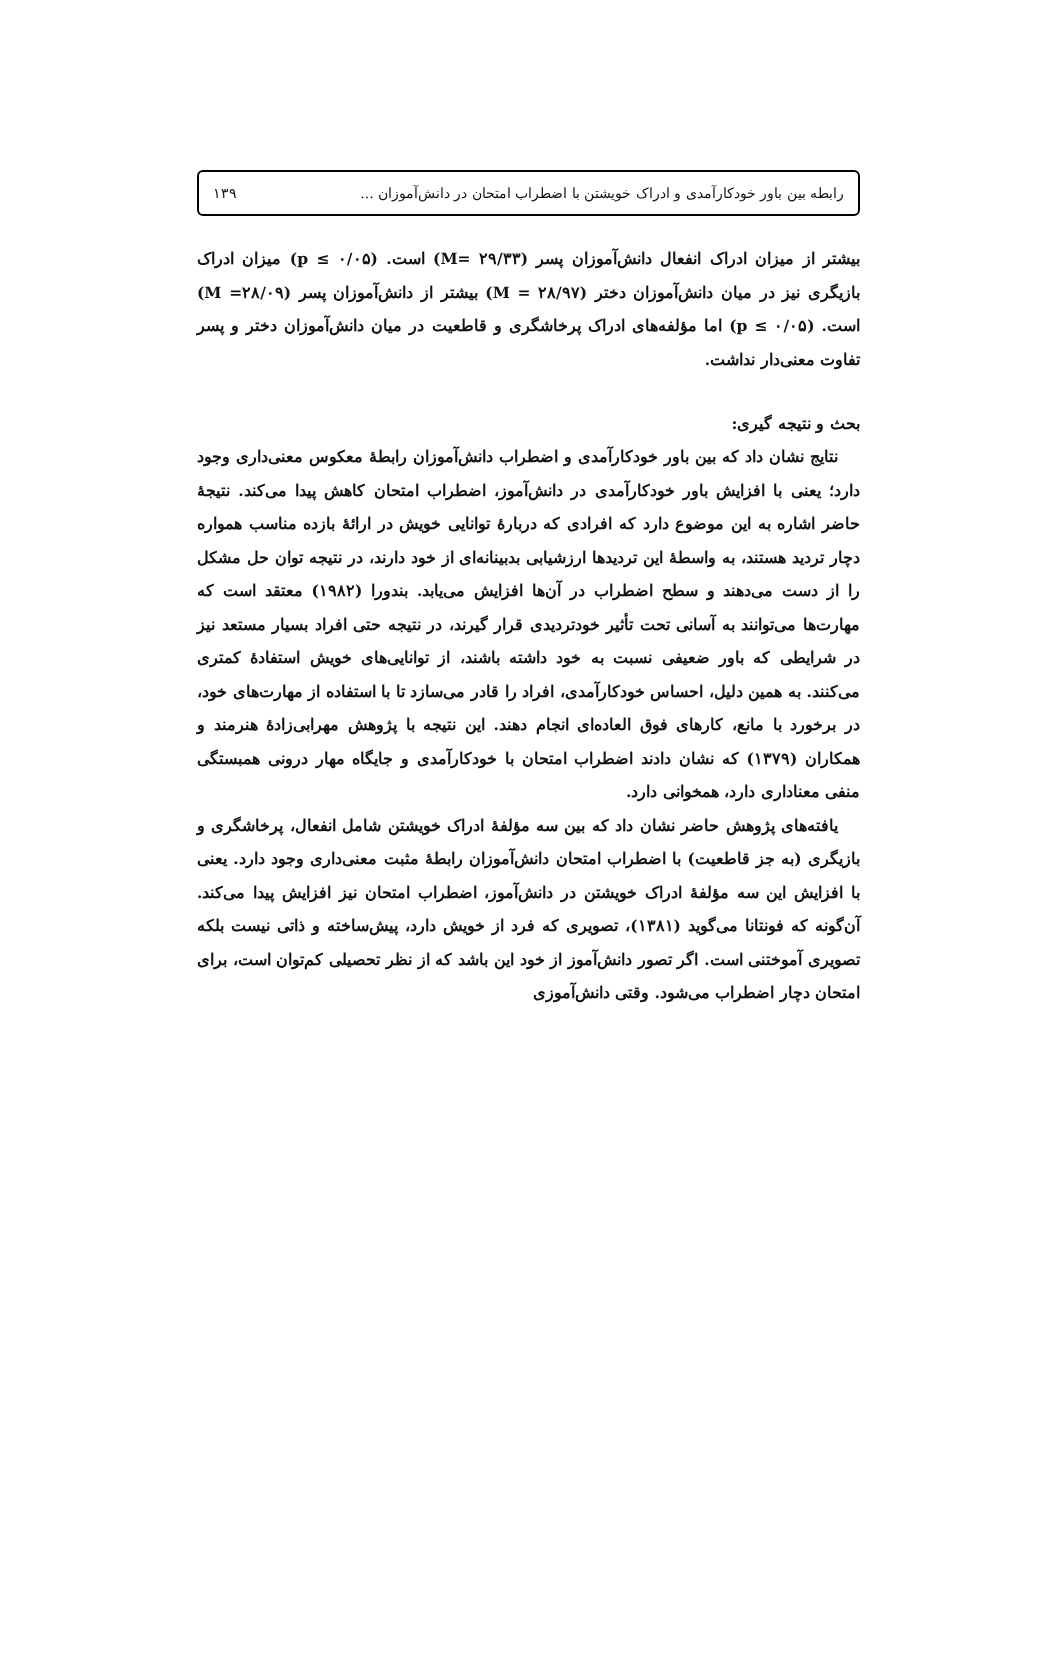رابطه بین باور خودکارآمدی و ادراک خویشتن با اضطراب امتحان در دانش‌آموزان ... ۱۳۹
بیشتر از میزان ادراک انفعال دانش‌آموزان پسر (M= ۲۹/۳۳) است. (p ≤ ۰/۰۵) میزان ادراک بازیگری نیز در میان دانش‌آموزان دختر (M = ۲۸/۹۷) بیشتر از دانش‌آموزان پسر (M =۲۸/۰۹) است. (p ≤ ۰/۰۵) اما مؤلفه‌های ادراک پرخاشگری و قاطعیت در میان دانش‌آموزان دختر و پسر تفاوت معنی‌دار نداشت.
بحث و نتیجه گیری:
نتایج نشان داد که بین باور خودکارآمدی و اضطراب دانش‌آموزان رابطهٔ معکوس معنی‌داری وجود دارد؛ یعنی با افزایش باور خودکارآمدی در دانش‌آموز، اضطراب امتحان کاهش پیدا می‌کند. نتیجهٔ حاضر اشاره به این موضوع دارد که افرادی که دربارهٔ توانایی خویش در ارائهٔ بازده مناسب همواره دچار تردید هستند، به واسطهٔ این تردیدها ارزشیابی بدبینانه‌ای از خود دارند، در نتیجه توان حل مشکل را از دست می‌دهند و سطح اضطراب در آن‌ها افزایش می‌یابد. بندورا (۱۹۸۲) معتقد است که مهارت‌ها می‌توانند به آسانی تحت تأثیر خودتردیدی قرار گیرند، در نتیجه حتی افراد بسیار مستعد نیز در شرایطی که باور ضعیفی نسبت به خود داشته باشند، از توانایی‌های خویش استفادهٔ کمتری می‌کنند. به همین دلیل، احساس خودکارآمدی، افراد را قادر می‌سازد تا با استفاده از مهارت‌های خود، در برخورد با مانع، کارهای فوق العاده‌ای انجام دهند. این نتیجه با پژوهش مهرابی‌زادهٔ هنرمند و همکاران (۱۳۷۹) که نشان دادند اضطراب امتحان با خودکارآمدی و جایگاه مهار درونی همبستگی منفی معناداری دارد، همخوانی دارد.
یافته‌های پژوهش حاضر نشان داد که بین سه مؤلفهٔ ادراک خویشتن شامل انفعال، پرخاشگری و بازیگری (به جز قاطعیت) با اضطراب امتحان دانش‌آموزان رابطهٔ مثبت معنی‌داری وجود دارد. یعنی با افزایش این سه مؤلفهٔ ادراک خویشتن در دانش‌آموز، اضطراب امتحان نیز افزایش پیدا می‌کند. آن‌گونه که فونتانا می‌گوید (۱۳۸۱)، تصویری که فرد از خویش دارد، پیش‌ساخته و ذاتی نیست بلکه تصویری آموختنی است. اگر تصور دانش‌آموز از خود این باشد که از نظر تحصیلی کم‌توان است، برای امتحان دچار اضطراب می‌شود. وقتی دانش‌آموزی